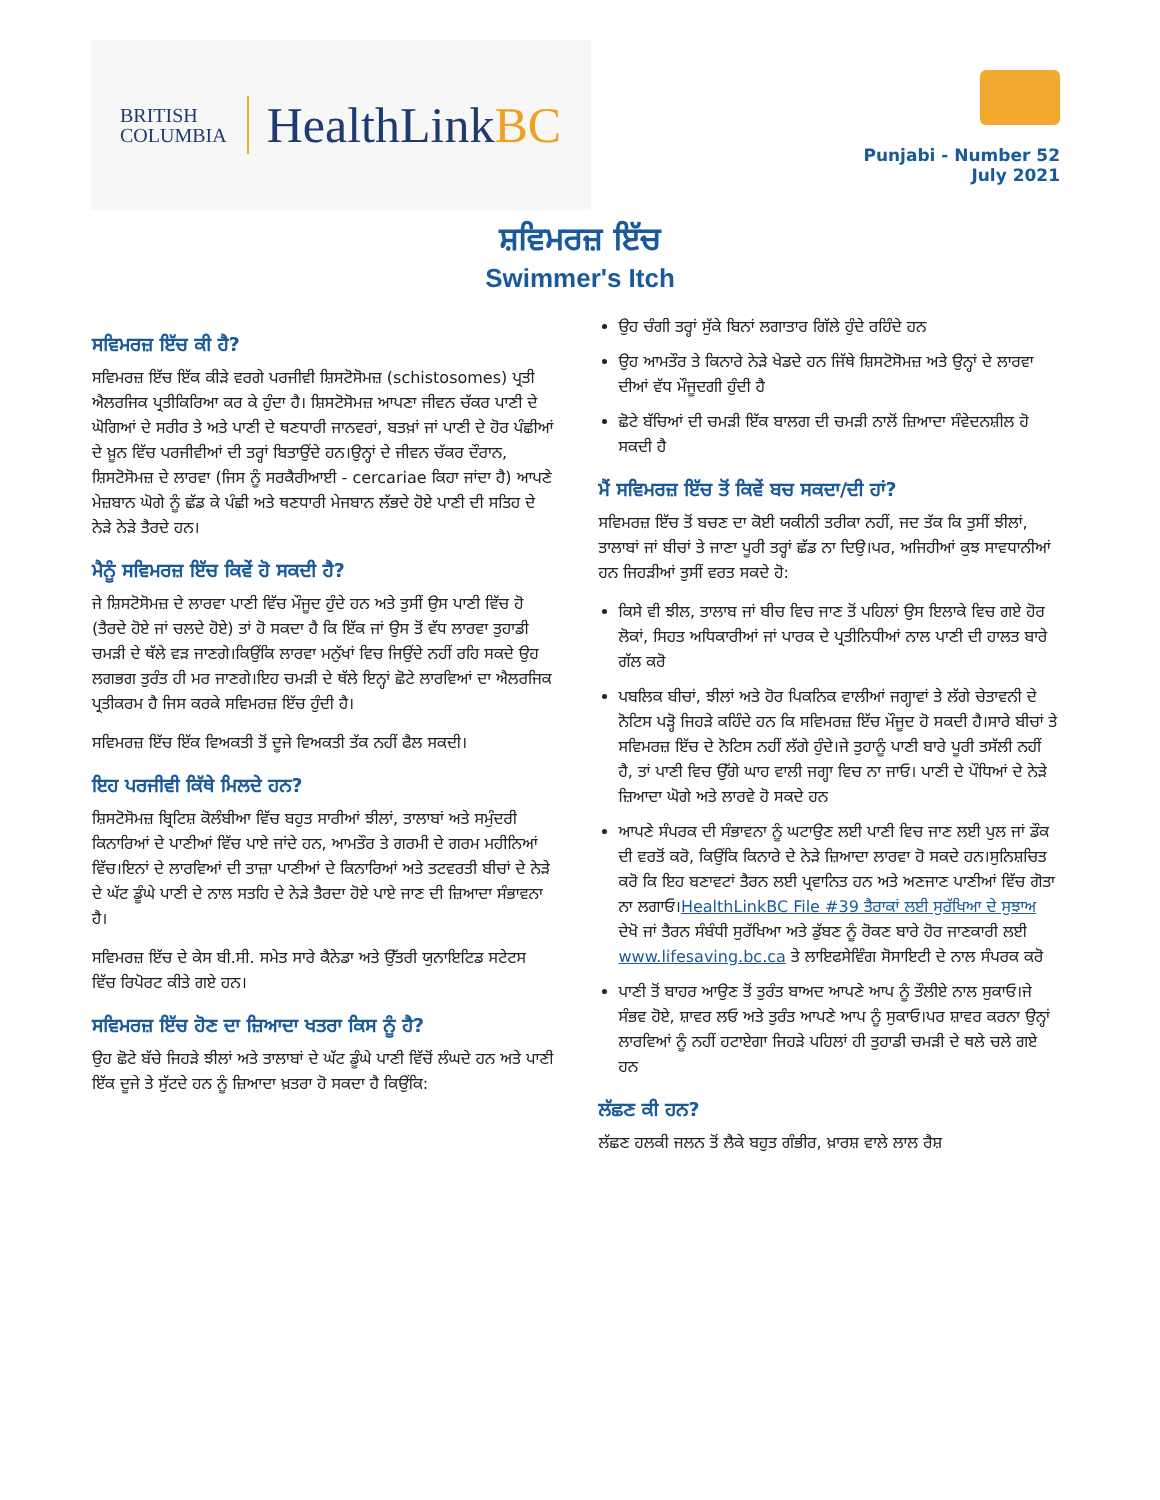BRITISH
COLUMBIA
HealthLinkBC
Punjabi - Number 52
July 2021
ਸ਼ਵਿਮਰਜ਼ ਇੱਚ
Swimmer's Itch
ਸਵਿਮਰਜ਼ ਇੱਚ ਕੀ ਹੈ?
ਸਵਿਮਰਜ਼ ਇੱਚ ਇੱਕ ਕੀੜੇ ਵਰਗੇ ਪਰਜੀਵੀ ਸ਼ਿਸਟੋਸੋਮਜ਼ (schistosomes) ਪ੍ਰਤੀ ਐਲਰਜਿਕ ਪ੍ਰਤੀਕਿਰਿਆ ਕਰ ਕੇ ਹੁੰਦਾ ਹੈ। ਸ਼ਿਸਟੋਸੋਮਜ਼ ਆਪਣਾ ਜੀਵਨ ਚੱਕਰ ਪਾਣੀ ਦੇ ਘੋਗਿਆਂ ਦੇ ਸਰੀਰ ਤੇ ਅਤੇ ਪਾਣੀ ਦੇ ਥਣਧਾਰੀ ਜਾਨਵਰਾਂ, ਬਤਖ਼ਾਂ ਜਾਂ ਪਾਣੀ ਦੇ ਹੋਰ ਪੰਛੀਆਂ ਦੇ ਖ਼ੂਨ ਵਿੱਚ ਪਰਜੀਵੀਆਂ ਦੀ ਤਰ੍ਹਾਂ ਬਿਤਾਉਂਦੇ ਹਨ।ਉਨ੍ਹਾਂ ਦੇ ਜੀਵਨ ਚੱਕਰ ਦੌਰਾਨ, ਸ਼ਿਸਟੋਸੋਮਜ਼ ਦੇ ਲਾਰਵਾ (ਜਿਸ ਨੂੰ ਸਰਕੈਰੀਆਈ - cercariae ਕਿਹਾ ਜਾਂਦਾ ਹੈ) ਆਪਣੇ ਮੇਜ਼ਬਾਨ ਘੋਗੇ ਨੂੰ ਛੱਡ ਕੇ ਪੰਛੀ ਅਤੇ ਥਣਧਾਰੀ ਮੇਜਬਾਨ ਲੱਭਦੇ ਹੋਏ ਪਾਣੀ ਦੀ ਸਤਿਹ ਦੇ ਨੇੜੇ ਨੇੜੇ ਤੈਰਦੇ ਹਨ।
ਮੈਨੂੰ ਸਵਿਮਰਜ਼ ਇੱਚ ਕਿਵੇਂ ਹੋ ਸਕਦੀ ਹੈ?
ਜੇ ਸ਼ਿਸਟੋਸੋਮਜ਼ ਦੇ ਲਾਰਵਾ ਪਾਣੀ ਵਿੱਚ ਮੌਜੂਦ ਹੁੰਦੇ ਹਨ ਅਤੇ ਤੁਸੀਂ ਉਸ ਪਾਣੀ ਵਿੱਚ ਹੋ (ਤੈਰਦੇ ਹੋਏ ਜਾਂ ਚਲਦੇ ਹੋਏ) ਤਾਂ ਹੋ ਸਕਦਾ ਹੈ ਕਿ ਇੱਕ ਜਾਂ ਉਸ ਤੋਂ ਵੱਧ ਲਾਰਵਾ ਤੁਹਾਡੀ ਚਮੜੀ ਦੇ ਥੱਲੇ ਵੜ ਜਾਣਗੇ।ਕਿਉਂਕਿ ਲਾਰਵਾ ਮਨੁੱਖਾਂ ਵਿਚ ਜਿਉਂਦੇ ਨਹੀਂ ਰਹਿ ਸਕਦੇ ਉਹ ਲਗਭਗ ਤੁਰੰਤ ਹੀ ਮਰ ਜਾਣਗੇ।ਇਹ ਚਮੜੀ ਦੇ ਥੱਲੇ ਇਨ੍ਹਾਂ ਛੋਟੇ ਲਾਰਵਿਆਂ ਦਾ ਐਲਰਜਿਕ ਪ੍ਰਤੀਕਰਮ ਹੈ ਜਿਸ ਕਰਕੇ ਸਵਿਮਰਜ਼ ਇੱਚ ਹੁੰਦੀ ਹੈ।
ਸਵਿਮਰਜ਼ ਇੱਚ ਇੱਕ ਵਿਅਕਤੀ ਤੋਂ ਦੂਜੇ ਵਿਅਕਤੀ ਤੱਕ ਨਹੀਂ ਫੈਲ ਸਕਦੀ।
ਇਹ ਪਰਜੀਵੀ ਕਿੱਥੇ ਮਿਲਦੇ ਹਨ?
ਸ਼ਿਸਟੋਸੋਮਜ਼ ਬ੍ਰਿਟਿਸ਼ ਕੋਲੰਬੀਆ ਵਿੱਚ ਬਹੁਤ ਸਾਰੀਆਂ ਝੀਲਾਂ, ਤਾਲਾਬਾਂ ਅਤੇ ਸਮੁੰਦਰੀ ਕਿਨਾਰਿਆਂ ਦੇ ਪਾਣੀਆਂ ਵਿੱਚ ਪਾਏ ਜਾਂਦੇ ਹਨ, ਆਮਤੌਰ ਤੇ ਗਰਮੀ ਦੇ ਗਰਮ ਮਹੀਨਿਆਂ ਵਿੱਚ।ਇਨਾਂ ਦੇ ਲਾਰਵਿਆਂ ਦੀ ਤਾਜ਼ਾ ਪਾਣੀਆਂ ਦੇ ਕਿਨਾਰਿਆਂ ਅਤੇ ਤਟਵਰਤੀ ਬੀਚਾਂ ਦੇ ਨੇੜੇ ਦੇ ਘੱਟ ਡੂੰਘੇ ਪਾਣੀ ਦੇ ਨਾਲ ਸਤਹਿ ਦੇ ਨੇੜੇ ਤੈਰਦਾ ਹੋਏ ਪਾਏ ਜਾਣ ਦੀ ਜ਼ਿਆਦਾ ਸੰਭਾਵਨਾ ਹੈ।
ਸਵਿਮਰਜ਼ ਇੱਚ ਦੇ ਕੇਸ ਬੀ.ਸੀ. ਸਮੇਤ ਸਾਰੇ ਕੈਨੇਡਾ ਅਤੇ ਉੱਤਰੀ ਯੁਨਾਇਟਿਡ ਸਟੇਟਸ ਵਿੱਚ ਰਿਪੋਰਟ ਕੀਤੇ ਗਏ ਹਨ।
ਸਵਿਮਰਜ਼ ਇੱਚ ਹੋਣ ਦਾ ਜ਼ਿਆਦਾ ਖਤਰਾ ਕਿਸ ਨੂੰ ਹੈ?
ਉਹ ਛੋਟੇ ਬੱਚੇ ਜਿਹੜੇ ਝੀਲਾਂ ਅਤੇ ਤਾਲਾਬਾਂ ਦੇ ਘੱਟ ਡੂੰਘੇ ਪਾਣੀ ਵਿੱਚੋਂ ਲੰਘਦੇ ਹਨ ਅਤੇ ਪਾਣੀ ਇੱਕ ਦੂਜੇ ਤੇ ਸੁੱਟਦੇ ਹਨ ਨੂੰ ਜ਼ਿਆਦਾ ਖ਼ਤਰਾ ਹੋ ਸਕਦਾ ਹੈ ਕਿਉਂਕਿ:
ਉਹ ਚੰਗੀ ਤਰ੍ਹਾਂ ਸੁੱਕੇ ਬਿਨਾਂ ਲਗਾਤਾਰ ਗਿੱਲੇ ਹੁੰਦੇ ਰਹਿੰਦੇ ਹਨ
ਉਹ ਆਮਤੌਰ ਤੇ ਕਿਨਾਰੇ ਨੇੜੇ ਖੇਡਦੇ ਹਨ ਜਿੱਥੇ ਸ਼ਿਸਟੋਸੋਮਜ਼ ਅਤੇ ਉਨ੍ਹਾਂ ਦੇ ਲਾਰਵਾ ਦੀਆਂ ਵੱਧ ਮੌਜੂਦਗੀ ਹੁੰਦੀ ਹੈ
ਛੋਟੇ ਬੱਚਿਆਂ ਦੀ ਚਮੜੀ ਇੱਕ ਬਾਲਗ ਦੀ ਚਮੜੀ ਨਾਲੋਂ ਜ਼ਿਆਦਾ ਸੰਵੇਦਨਸ਼ੀਲ ਹੋ ਸਕਦੀ ਹੈ
ਮੈਂ ਸਵਿਮਰਜ਼ ਇੱਚ ਤੋਂ ਕਿਵੇਂ ਬਚ ਸਕਦਾ/ਦੀ ਹਾਂ?
ਸਵਿਮਰਜ਼ ਇੱਚ ਤੋਂ ਬਚਣ ਦਾ ਕੋਈ ਯਕੀਨੀ ਤਰੀਕਾ ਨਹੀਂ, ਜਦ ਤੱਕ ਕਿ ਤੁਸੀਂ ਝੀਲਾਂ, ਤਾਲਾਬਾਂ ਜਾਂ ਬੀਚਾਂ ਤੇ ਜਾਣਾ ਪੂਰੀ ਤਰ੍ਹਾਂ ਛੱਡ ਨਾ ਦਿਉ।ਪਰ, ਅਜਿਹੀਆਂ ਕੁਝ ਸਾਵਧਾਨੀਆਂ ਹਨ ਜਿਹੜੀਆਂ ਤੁਸੀਂ ਵਰਤ ਸਕਦੇ ਹੋ:
ਕਿਸੇ ਵੀ ਝੀਲ, ਤਾਲਾਬ ਜਾਂ ਬੀਚ ਵਿਚ ਜਾਣ ਤੋਂ ਪਹਿਲਾਂ ਉਸ ਇਲਾਕੇ ਵਿਚ ਗਏ ਹੋਰ ਲੋਕਾਂ, ਸਿਹਤ ਅਧਿਕਾਰੀਆਂ ਜਾਂ ਪਾਰਕ ਦੇ ਪ੍ਰਤੀਨਿਧੀਆਂ ਨਾਲ ਪਾਣੀ ਦੀ ਹਾਲਤ ਬਾਰੇ ਗੱਲ ਕਰੋ
ਪਬਲਿਕ ਬੀਚਾਂ, ਝੀਲਾਂ ਅਤੇ ਹੋਰ ਪਿਕਨਿਕ ਵਾਲੀਆਂ ਜਗ੍ਹਾਵਾਂ ਤੇ ਲੱਗੇ ਚੇਤਾਵਨੀ ਦੇ ਨੋਟਿਸ ਪੜ੍ਹੋ ਜਿਹੜੇ ਕਹਿੰਦੇ ਹਨ ਕਿ ਸਵਿਮਰਜ਼ ਇੱਚ ਮੌਜੂਦ ਹੋ ਸਕਦੀ ਹੈ।ਸਾਰੇ ਬੀਚਾਂ ਤੇ ਸਵਿਮਰਜ਼ ਇੱਚ ਦੇ ਨੋਟਿਸ ਨਹੀਂ ਲੱਗੇ ਹੁੰਦੇ।ਜੇ ਤੁਹਾਨੂੰ ਪਾਣੀ ਬਾਰੇ ਪੂਰੀ ਤਸੱਲੀ ਨਹੀਂ ਹੈ, ਤਾਂ ਪਾਣੀ ਵਿਚ ਉੱਗੇ ਘਾਹ ਵਾਲੀ ਜਗ੍ਹਾ ਵਿਚ ਨਾ ਜਾਓ। ਪਾਣੀ ਦੇ ਪੌਧਿਆਂ ਦੇ ਨੇੜੇ ਜ਼ਿਆਦਾ ਘੋਗੇ ਅਤੇ ਲਾਰਵੇ ਹੋ ਸਕਦੇ ਹਨ
ਆਪਣੇ ਸੰਪਰਕ ਦੀ ਸੰਭਾਵਨਾ ਨੂੰ ਘਟਾਉਣ ਲਈ ਪਾਣੀ ਵਿਚ ਜਾਣ ਲਈ ਪੁਲ ਜਾਂ ਡੌਕ ਦੀ ਵਰਤੋਂ ਕਰੋ, ਕਿਉਂਕਿ ਕਿਨਾਰੇ ਦੇ ਨੇੜੇ ਜ਼ਿਆਦਾ ਲਾਰਵਾ ਹੋ ਸਕਦੇ ਹਨ।ਸੁਨਿਸ਼ਚਿਤ ਕਰੋ ਕਿ ਇਹ ਬਣਾਵਟਾਂ ਤੈਰਨ ਲਈ ਪ੍ਰਵਾਨਿਤ ਹਨ ਅਤੇ ਅਣਜਾਣ ਪਾਣੀਆਂ ਵਿੱਚ ਗੋਤਾ ਨਾ ਲਗਾਓ।HealthLinkBC File #39 ਤੈਰਾਕਾਂ ਲਈ ਸੁਰੱਖਿਆ ਦੇ ਸੁਝਾਅ ਦੇਖੋ ਜਾਂ ਤੈਰਨ ਸੰਬੰਧੀ ਸੁਰੱਖਿਆ ਅਤੇ ਡੁੱਬਣ ਨੂੰ ਰੋਕਣ ਬਾਰੇ ਹੋਰ ਜਾਣਕਾਰੀ ਲਈ www.lifesaving.bc.ca ਤੇ ਲਾਇਫਸੇਵਿੰਗ ਸੋਸਾਇਟੀ ਦੇ ਨਾਲ ਸੰਪਰਕ ਕਰੋ
ਪਾਣੀ ਤੋਂ ਬਾਹਰ ਆਉਣ ਤੋਂ ਤੁਰੰਤ ਬਾਅਦ ਆਪਣੇ ਆਪ ਨੂੰ ਤੌਲੀਏ ਨਾਲ ਸੁਕਾਓ।ਜੇ ਸੰਭਵ ਹੋਏ, ਸ਼ਾਵਰ ਲਓ ਅਤੇ ਤੁਰੰਤ ਆਪਣੇ ਆਪ ਨੂੰ ਸੁਕਾਓ।ਪਰ ਸ਼ਾਵਰ ਕਰਨਾ ਉਨ੍ਹਾਂ ਲਾਰਵਿਆਂ ਨੂੰ ਨਹੀਂ ਹਟਾਏਗਾ ਜਿਹੜੇ ਪਹਿਲਾਂ ਹੀ ਤੁਹਾਡੀ ਚਮੜੀ ਦੇ ਥਲੇ ਚਲੇ ਗਏ ਹਨ
ਲੱਛਣ ਕੀ ਹਨ?
ਲੱਛਣ ਹਲਕੀ ਜਲਨ ਤੋਂ ਲੈਕੇ ਬਹੁਤ ਗੰਭੀਰ, ਖ਼ਾਰਸ਼ ਵਾਲੇ ਲਾਲ ਰੈਸ਼